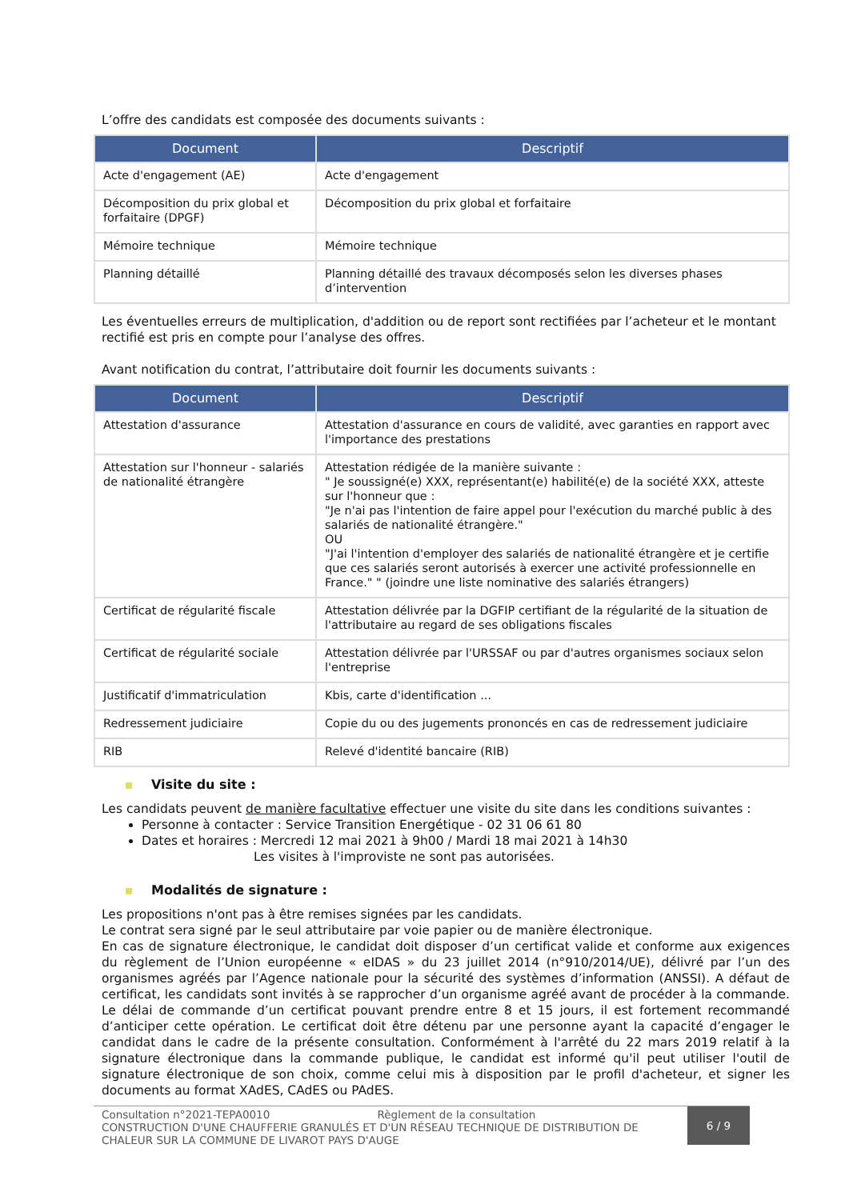L’offre des candidats est composée des documents suivants :
| Document | Descriptif |
| --- | --- |
| Acte d'engagement (AE) | Acte d'engagement |
| Décomposition du prix global et forfaitaire (DPGF) | Décomposition du prix global et forfaitaire |
| Mémoire technique | Mémoire technique |
| Planning détaillé | Planning détaillé des travaux décomposés selon les diverses phases d’intervention |
Les éventuelles erreurs de multiplication, d'addition ou de report sont rectifiées par l’acheteur et le montant rectifié est pris en compte pour l’analyse des offres.
Avant notification du contrat, l’attributaire doit fournir les documents suivants :
| Document | Descriptif |
| --- | --- |
| Attestation d'assurance | Attestation d'assurance en cours de validité, avec garanties en rapport avec l'importance des prestations |
| Attestation sur l'honneur - salariés de nationalité étrangère | Attestation rédigée de la manière suivante : " Je soussigné(e) XXX, représentant(e) habilité(e) de la société XXX, atteste sur l'honneur que : "Je n'ai pas l'intention de faire appel pour l'exécution du marché public à des salariés de nationalité étrangère." OU "J'ai l'intention d'employer des salariés de nationalité étrangère et je certifie que ces salariés seront autorisés à exercer une activité professionnelle en France." " (joindre une liste nominative des salariés étrangers) |
| Certificat de régularité fiscale | Attestation délivrée par la DGFIP certifiant de la régularité de la situation de l'attributaire au regard de ses obligations fiscales |
| Certificat de régularité sociale | Attestation délivrée par l'URSSAF ou par d'autres organismes sociaux selon l'entreprise |
| Justificatif d'immatriculation | Kbis, carte d'identification ... |
| Redressement judiciaire | Copie du ou des jugements prononcés en cas de redressement judiciaire |
| RIB | Relevé d'identité bancaire (RIB) |
Visite du site :
Les candidats peuvent de manière facultative effectuer une visite du site dans les conditions suivantes :
Personne à contacter : Service Transition Energétique - 02 31 06 61 80
Dates et horaires : Mercredi 12 mai 2021 à 9h00 / Mardi 18 mai 2021 à 14h30
Les visites à l'improviste ne sont pas autorisées.
Modalités de signature :
Les propositions n'ont pas à être remises signées par les candidats.
Le contrat sera signé par le seul attributaire par voie papier ou de manière électronique.
En cas de signature électronique, le candidat doit disposer d’un certificat valide et conforme aux exigences du règlement de l’Union européenne « eIDAS » du 23 juillet 2014 (n°910/2014/UE), délivré par l’un des organismes agréés par l’Agence nationale pour la sécurité des systèmes d’information (ANSSI). A défaut de certificat, les candidats sont invités à se rapprocher d’un organisme agréé avant de procéder à la commande. Le délai de commande d’un certificat pouvant prendre entre 8 et 15 jours, il est fortement recommandé d’anticiper cette opération. Le certificat doit être détenu par une personne ayant la capacité d’engager le candidat dans le cadre de la présente consultation. Conformément à l'arrêté du 22 mars 2019 relatif à la signature électronique dans la commande publique, le candidat est informé qu'il peut utiliser l'outil de signature électronique de son choix, comme celui mis à disposition par le profil d'acheteur, et signer les documents au format XAdES, CAdES ou PAdES.
Consultation n°2021-TEPA0010 Règlement de la consultation
CONSTRUCTION D'UNE CHAUFFERIE GRANULÉS ET D'UN RÉSEAU TECHNIQUE DE DISTRIBUTION DE CHALEUR SUR LA COMMUNE DE LIVAROT PAYS D'AUGE
6 / 9